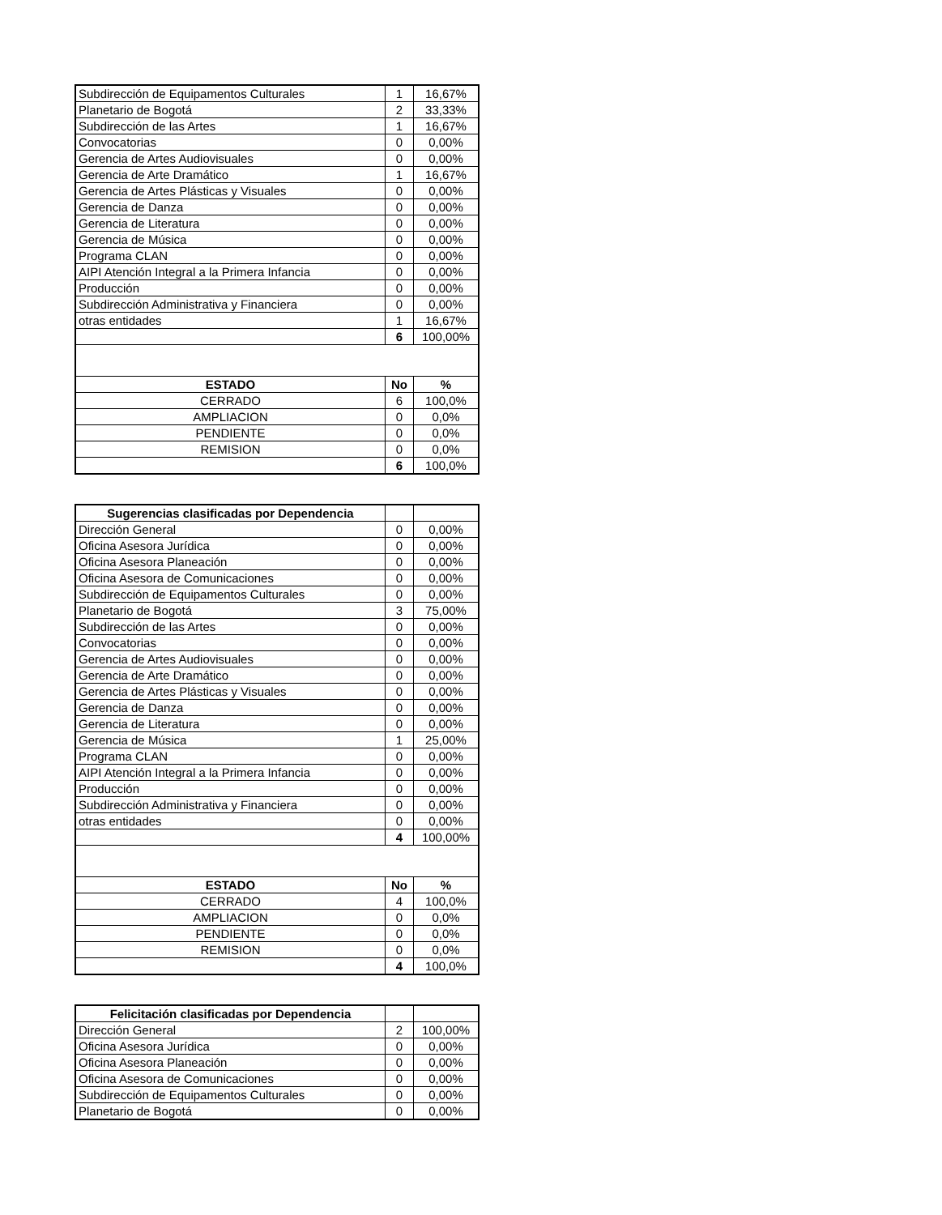| Subdirección de Equipamentos Culturales | 1 | 16,67% |
| Planetario de Bogotá | 2 | 33,33% |
| Subdirección de las Artes | 1 | 16,67% |
| Convocatorias | 0 | 0,00% |
| Gerencia de Artes Audiovisuales | 0 | 0,00% |
| Gerencia de Arte Dramático | 1 | 16,67% |
| Gerencia de Artes Plásticas y Visuales | 0 | 0,00% |
| Gerencia de Danza | 0 | 0,00% |
| Gerencia de Literatura | 0 | 0,00% |
| Gerencia de Música | 0 | 0,00% |
| Programa CLAN | 0 | 0,00% |
| AIPI Atención Integral a la Primera Infancia | 0 | 0,00% |
| Producción | 0 | 0,00% |
| Subdirección Administrativa y Financiera | 0 | 0,00% |
| otras entidades | 1 | 16,67% |
| | 6 | 100,00% |
| ESTADO | No | % |
| CERRADO | 6 | 100,0% |
| AMPLIACION | 0 | 0,0% |
| PENDIENTE | 0 | 0,0% |
| REMISION | 0 | 0,0% |
| | 6 | 100,0% |
| Sugerencias clasificadas por Dependencia | | |
| --- | --- | --- |
| Dirección General | 0 | 0,00% |
| Oficina Asesora Jurídica | 0 | 0,00% |
| Oficina Asesora Planeación | 0 | 0,00% |
| Oficina Asesora de Comunicaciones | 0 | 0,00% |
| Subdirección de Equipamentos Culturales | 0 | 0,00% |
| Planetario de Bogotá | 3 | 75,00% |
| Subdirección de las Artes | 0 | 0,00% |
| Convocatorias | 0 | 0,00% |
| Gerencia de Artes Audiovisuales | 0 | 0,00% |
| Gerencia de Arte Dramático | 0 | 0,00% |
| Gerencia de Artes Plásticas y Visuales | 0 | 0,00% |
| Gerencia de Danza | 0 | 0,00% |
| Gerencia de Literatura | 0 | 0,00% |
| Gerencia de Música | 1 | 25,00% |
| Programa CLAN | 0 | 0,00% |
| AIPI Atención Integral a la Primera Infancia | 0 | 0,00% |
| Producción | 0 | 0,00% |
| Subdirección Administrativa y Financiera | 0 | 0,00% |
| otras entidades | 0 | 0,00% |
| | 4 | 100,00% |
| ESTADO | No | % |
| CERRADO | 4 | 100,0% |
| AMPLIACION | 0 | 0,0% |
| PENDIENTE | 0 | 0,0% |
| REMISION | 0 | 0,0% |
| | 4 | 100,0% |
| Felicitación clasificadas por Dependencia | | |
| --- | --- | --- |
| Dirección General | 2 | 100,00% |
| Oficina Asesora Jurídica | 0 | 0,00% |
| Oficina Asesora Planeación | 0 | 0,00% |
| Oficina Asesora de Comunicaciones | 0 | 0,00% |
| Subdirección de Equipamentos Culturales | 0 | 0,00% |
| Planetario de Bogotá | 0 | 0,00% |